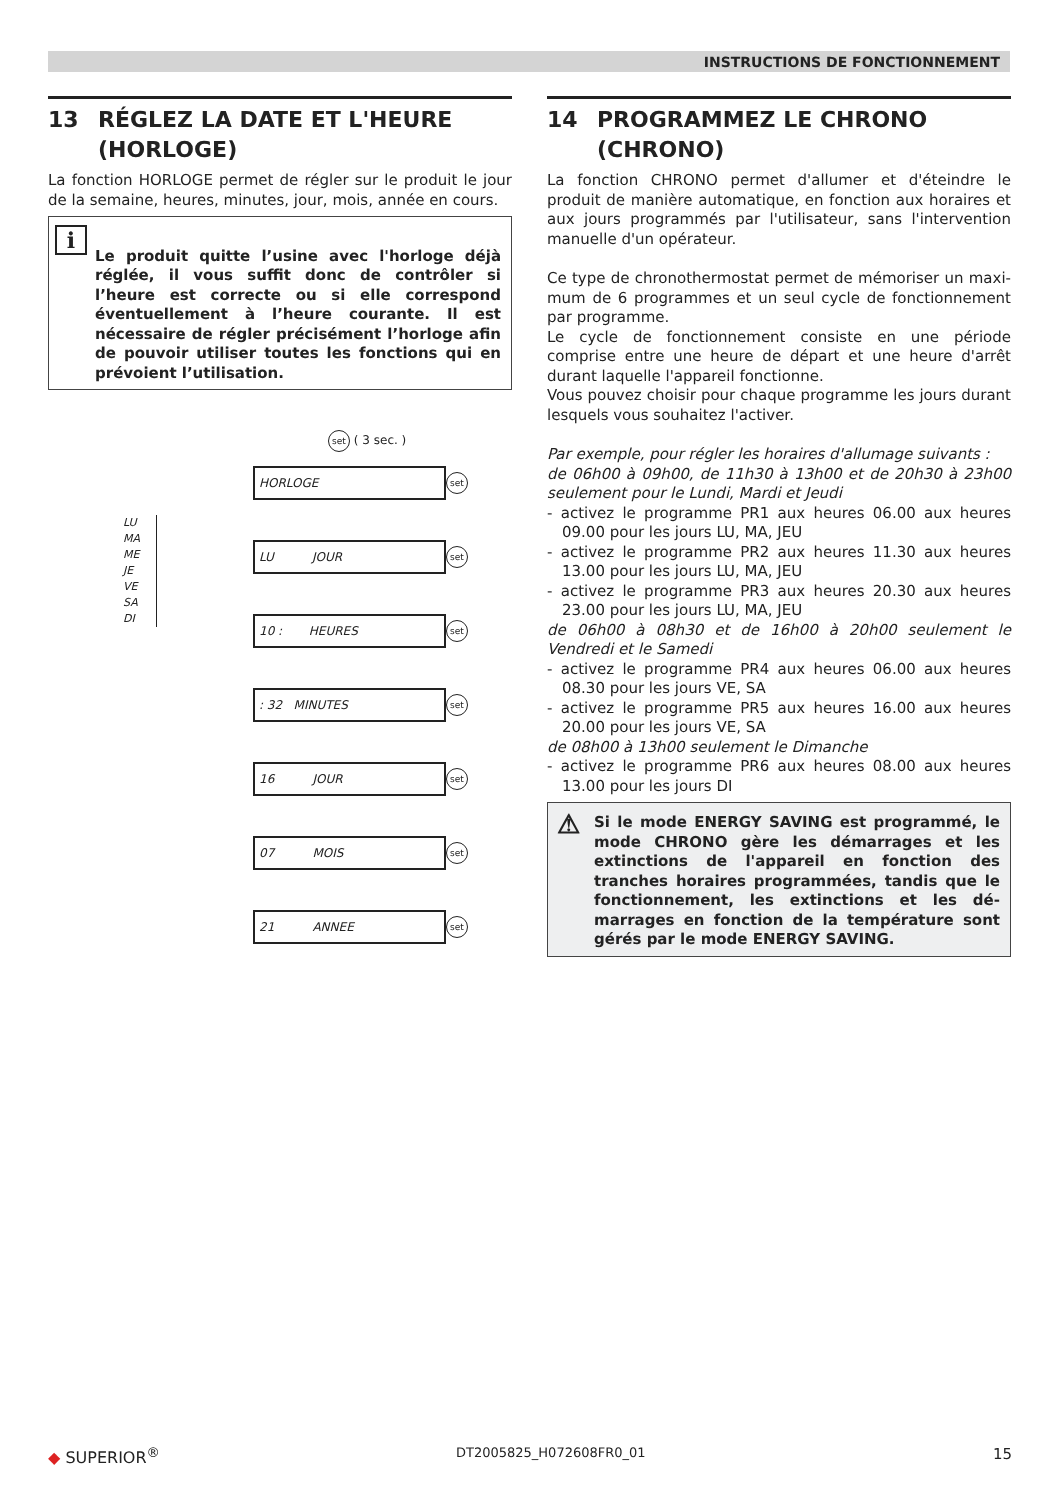INSTRUCTIONS DE FONCTIONNEMENT
13 RÉGLEZ LA DATE ET L'HEURE
(HORLOGE)
La fonction HORLOGE permet de régler sur le produit le jour de la semaine, heures, minutes, jour, mois, année en cours.
i
Le produit quitte l’usine avec l'horloge déjà réglée, il vous suffit donc de contrôler si l’heure est correcte ou si elle correspond éventuellement à l’heure courante. Il est nécessaire de régler précisément l’horloge afin de pouvoir utiliser toutes les fonctions qui en prévoient l’utilisation.
set ( 3 sec. )
LU
MA
ME
JE
VE
SA
DI
HORLOGE
set
LU JOUR
set
10 : HEURES
set
: 32 MINUTES
set
16 JOUR
set
07 MOIS
set
21 ANNEE
set
14 PROGRAMMEZ LE CHRONO
(CHRONO)
La fonction CHRONO permet d'allumer et d'éteindre le produit de manière automatique, en fonction aux horaires et aux jours programmés par l'utilisateur, sans l'intervention manuelle d'un opérateur.
Ce type de chronothermostat permet de mémoriser un maxi­mum de 6 programmes et un seul cycle de fonctionnement par programme.
Le cycle de fonctionnement consiste en une période comprise entre une heure de départ et une heure d'arrêt durant laquelle l'appareil fonctionne.
Vous pouvez choisir pour chaque programme les jours durant les­quels vous souhaitez l'activer.
Par exemple, pour régler les horaires d'allumage suivants :
de 06h00 à 09h00, de 11h30 à 13h00 et de 20h30 à 23h00 seulement pour le Lundi, Mardi et Jeudi
- activez le programme PR1 aux heures 06.00 aux heures 09.00 pour les jours LU, MA, JEU
- activez le programme PR2 aux heures 11.30 aux heures 13.00 pour les jours LU, MA, JEU
- activez le programme PR3 aux heures 20.30 aux heures 23.00 pour les jours LU, MA, JEU
de 06h00 à 08h30 et de 16h00 à 20h00 seulement le Vendredi et le Samedi
- activez le programme PR4 aux heures 06.00 aux heures 08.30 pour les jours VE, SA
- activez le programme PR5 aux heures 16.00 aux heures 20.00 pour les jours VE, SA
de 08h00 à 13h00 seulement le Dimanche
- activez le programme PR6 aux heures 08.00 aux heures 13.00 pour les jours DI
⚠
Si le mode ENERGY SAVING est programmé, le mode CHRONO gère les démarrages et les extinctions de l'ap­pareil en fonction des tranches horaires programmées, tandis que le fonctionnement, les extinctions et les dé­marrages en fonction de la température sont gérés par le mode ENERGY SAVING.
◆ SUPERIOR<sup>®</sup> DT2005825_H072608FR0_01 15